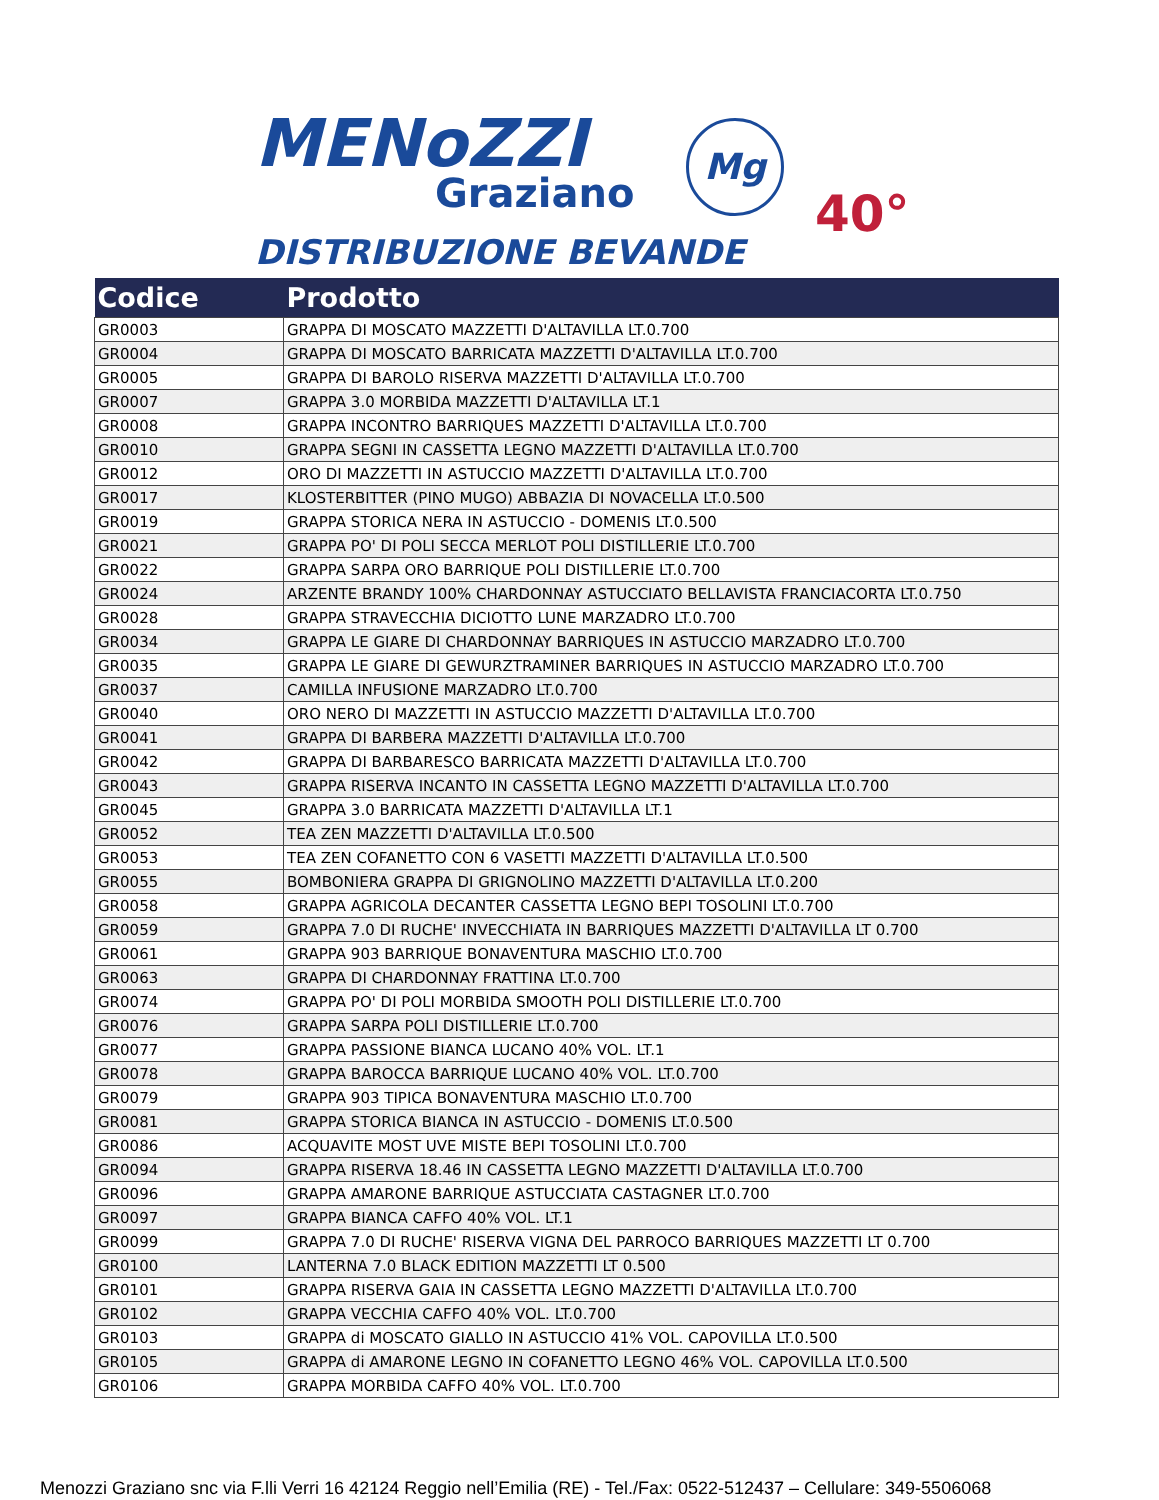MENoZZI
Graziano
Mg
DISTRIBUZIONE BEVANDE
40°
| Codice | Prodotto |
| --- | --- |
| GR0003 | GRAPPA DI MOSCATO MAZZETTI D'ALTAVILLA LT.0.700 |
| GR0004 | GRAPPA DI MOSCATO BARRICATA MAZZETTI D'ALTAVILLA LT.0.700 |
| GR0005 | GRAPPA DI BAROLO RISERVA MAZZETTI D'ALTAVILLA LT.0.700 |
| GR0007 | GRAPPA 3.0 MORBIDA MAZZETTI D'ALTAVILLA LT.1 |
| GR0008 | GRAPPA INCONTRO BARRIQUES MAZZETTI D'ALTAVILLA LT.0.700 |
| GR0010 | GRAPPA SEGNI IN CASSETTA LEGNO MAZZETTI D'ALTAVILLA LT.0.700 |
| GR0012 | ORO DI MAZZETTI IN ASTUCCIO MAZZETTI D'ALTAVILLA LT.0.700 |
| GR0017 | KLOSTERBITTER (PINO MUGO) ABBAZIA DI NOVACELLA LT.0.500 |
| GR0019 | GRAPPA STORICA NERA IN ASTUCCIO - DOMENIS LT.0.500 |
| GR0021 | GRAPPA PO' DI POLI SECCA MERLOT POLI DISTILLERIE LT.0.700 |
| GR0022 | GRAPPA SARPA ORO BARRIQUE POLI DISTILLERIE LT.0.700 |
| GR0024 | ARZENTE BRANDY 100% CHARDONNAY ASTUCCIATO BELLAVISTA FRANCIACORTA LT.0.750 |
| GR0028 | GRAPPA STRAVECCHIA DICIOTTO LUNE MARZADRO LT.0.700 |
| GR0034 | GRAPPA LE GIARE DI CHARDONNAY BARRIQUES IN ASTUCCIO MARZADRO LT.0.700 |
| GR0035 | GRAPPA LE GIARE DI GEWURZTRAMINER BARRIQUES IN ASTUCCIO MARZADRO LT.0.700 |
| GR0037 | CAMILLA INFUSIONE MARZADRO LT.0.700 |
| GR0040 | ORO NERO DI MAZZETTI IN ASTUCCIO MAZZETTI D'ALTAVILLA LT.0.700 |
| GR0041 | GRAPPA DI BARBERA MAZZETTI D'ALTAVILLA LT.0.700 |
| GR0042 | GRAPPA DI BARBARESCO BARRICATA MAZZETTI D'ALTAVILLA LT.0.700 |
| GR0043 | GRAPPA RISERVA INCANTO IN CASSETTA LEGNO MAZZETTI D'ALTAVILLA LT.0.700 |
| GR0045 | GRAPPA 3.0 BARRICATA MAZZETTI D'ALTAVILLA LT.1 |
| GR0052 | TEA ZEN MAZZETTI D'ALTAVILLA LT.0.500 |
| GR0053 | TEA ZEN COFANETTO CON 6 VASETTI MAZZETTI D'ALTAVILLA LT.0.500 |
| GR0055 | BOMBONIERA GRAPPA DI GRIGNOLINO MAZZETTI D'ALTAVILLA LT.0.200 |
| GR0058 | GRAPPA AGRICOLA DECANTER CASSETTA LEGNO BEPI TOSOLINI LT.0.700 |
| GR0059 | GRAPPA 7.0 DI RUCHE' INVECCHIATA IN BARRIQUES MAZZETTI D'ALTAVILLA LT 0.700 |
| GR0061 | GRAPPA 903 BARRIQUE BONAVENTURA MASCHIO LT.0.700 |
| GR0063 | GRAPPA DI CHARDONNAY FRATTINA LT.0.700 |
| GR0074 | GRAPPA PO' DI POLI MORBIDA SMOOTH POLI DISTILLERIE LT.0.700 |
| GR0076 | GRAPPA SARPA POLI DISTILLERIE LT.0.700 |
| GR0077 | GRAPPA PASSIONE BIANCA LUCANO 40% VOL. LT.1 |
| GR0078 | GRAPPA BAROCCA BARRIQUE LUCANO 40% VOL. LT.0.700 |
| GR0079 | GRAPPA 903 TIPICA BONAVENTURA MASCHIO LT.0.700 |
| GR0081 | GRAPPA STORICA BIANCA IN ASTUCCIO - DOMENIS LT.0.500 |
| GR0086 | ACQUAVITE MOST UVE MISTE BEPI TOSOLINI LT.0.700 |
| GR0094 | GRAPPA RISERVA 18.46 IN CASSETTA LEGNO MAZZETTI D'ALTAVILLA LT.0.700 |
| GR0096 | GRAPPA AMARONE BARRIQUE ASTUCCIATA CASTAGNER LT.0.700 |
| GR0097 | GRAPPA BIANCA CAFFO 40% VOL. LT.1 |
| GR0099 | GRAPPA 7.0 DI RUCHE' RISERVA VIGNA DEL PARROCO BARRIQUES MAZZETTI LT 0.700 |
| GR0100 | LANTERNA 7.0 BLACK EDITION MAZZETTI LT 0.500 |
| GR0101 | GRAPPA RISERVA GAIA IN CASSETTA LEGNO MAZZETTI D'ALTAVILLA LT.0.700 |
| GR0102 | GRAPPA VECCHIA CAFFO 40% VOL. LT.0.700 |
| GR0103 | GRAPPA di MOSCATO GIALLO IN ASTUCCIO 41% VOL. CAPOVILLA LT.0.500 |
| GR0105 | GRAPPA di AMARONE LEGNO IN COFANETTO LEGNO 46% VOL. CAPOVILLA LT.0.500 |
| GR0106 | GRAPPA MORBIDA CAFFO 40% VOL. LT.0.700 |
Menozzi Graziano snc via F.lli Verri 16 42124 Reggio nell’Emilia (RE) - Tel./Fax: 0522-512437 – Cellulare: 349-5506068